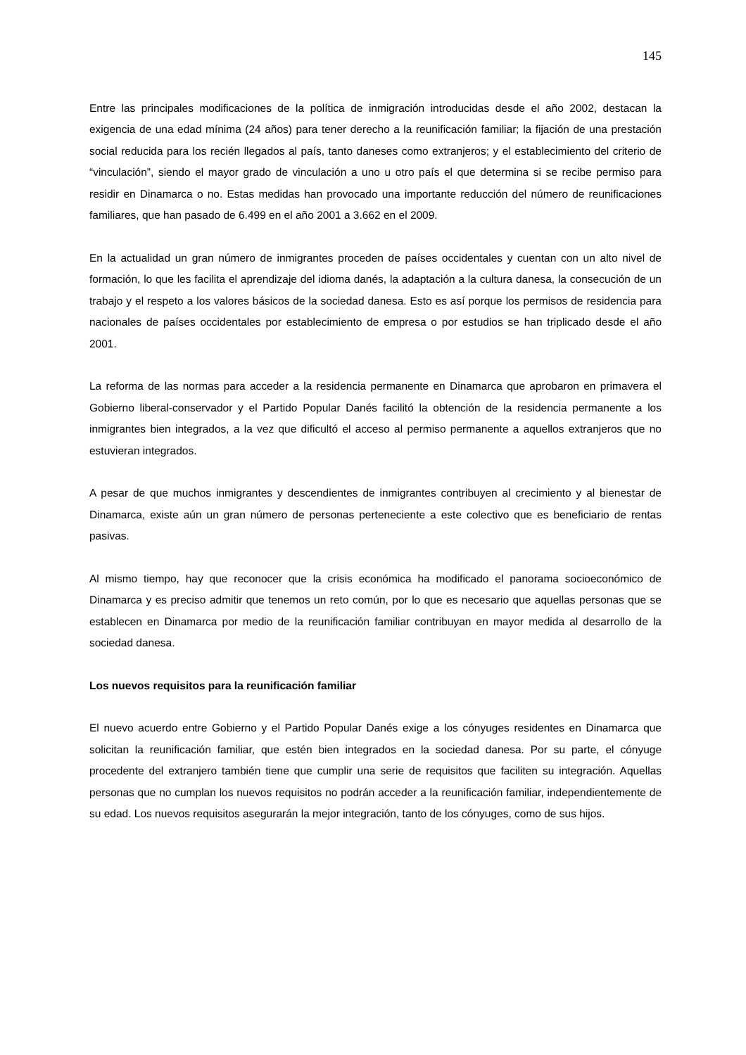145
Entre las principales modificaciones de la política de inmigración introducidas desde el año 2002, destacan la exigencia de una edad mínima (24 años) para tener derecho a la reunificación familiar; la fijación de una prestación social reducida para los recién llegados al país, tanto daneses como extranjeros; y el establecimiento del criterio de “vinculación”, siendo el mayor grado de vinculación a uno u otro país el que determina si se recibe permiso para residir en Dinamarca o no. Estas medidas han provocado una importante reducción del número de reunificaciones familiares, que han pasado de 6.499 en el año 2001 a 3.662 en el 2009.
En la actualidad un gran número de inmigrantes proceden de países occidentales y cuentan con un alto nivel de formación, lo que les facilita el aprendizaje del idioma danés, la adaptación a la cultura danesa, la consecución de un trabajo y el respeto a los valores básicos de la sociedad danesa. Esto es así porque los permisos de residencia para nacionales de países occidentales por establecimiento de empresa o por estudios se han triplicado desde el año 2001.
La reforma de las normas para acceder a la residencia permanente en Dinamarca que aprobaron en primavera el Gobierno liberal-conservador y el Partido Popular Danés facilitó la obtención de la residencia permanente a los inmigrantes bien integrados, a la vez que dificultó el acceso al permiso permanente a aquellos extranjeros que no estuvieran integrados.
A pesar de que muchos inmigrantes y descendientes de inmigrantes contribuyen al crecimiento y al bienestar de Dinamarca, existe aún un gran número de personas perteneciente a este colectivo que es beneficiario de rentas pasivas.
Al mismo tiempo, hay que reconocer que la crisis económica ha modificado el panorama socioeconómico de Dinamarca y es preciso admitir que tenemos un reto común, por lo que es necesario que aquellas personas que se establecen en Dinamarca por medio de la reunificación familiar contribuyan en mayor medida al desarrollo de la sociedad danesa.
Los nuevos requisitos para la reunificación familiar
El nuevo acuerdo entre Gobierno y el Partido Popular Danés exige a los cónyuges residentes en Dinamarca que solicitan la reunificación familiar, que estén bien integrados en la sociedad danesa. Por su parte, el cónyuge procedente del extranjero también tiene que cumplir una serie de requisitos que faciliten su integración. Aquellas personas que no cumplan los nuevos requisitos no podrán acceder a la reunificación familiar, independientemente de su edad. Los nuevos requisitos asegurarán la mejor integración, tanto de los cónyuges, como de sus hijos.